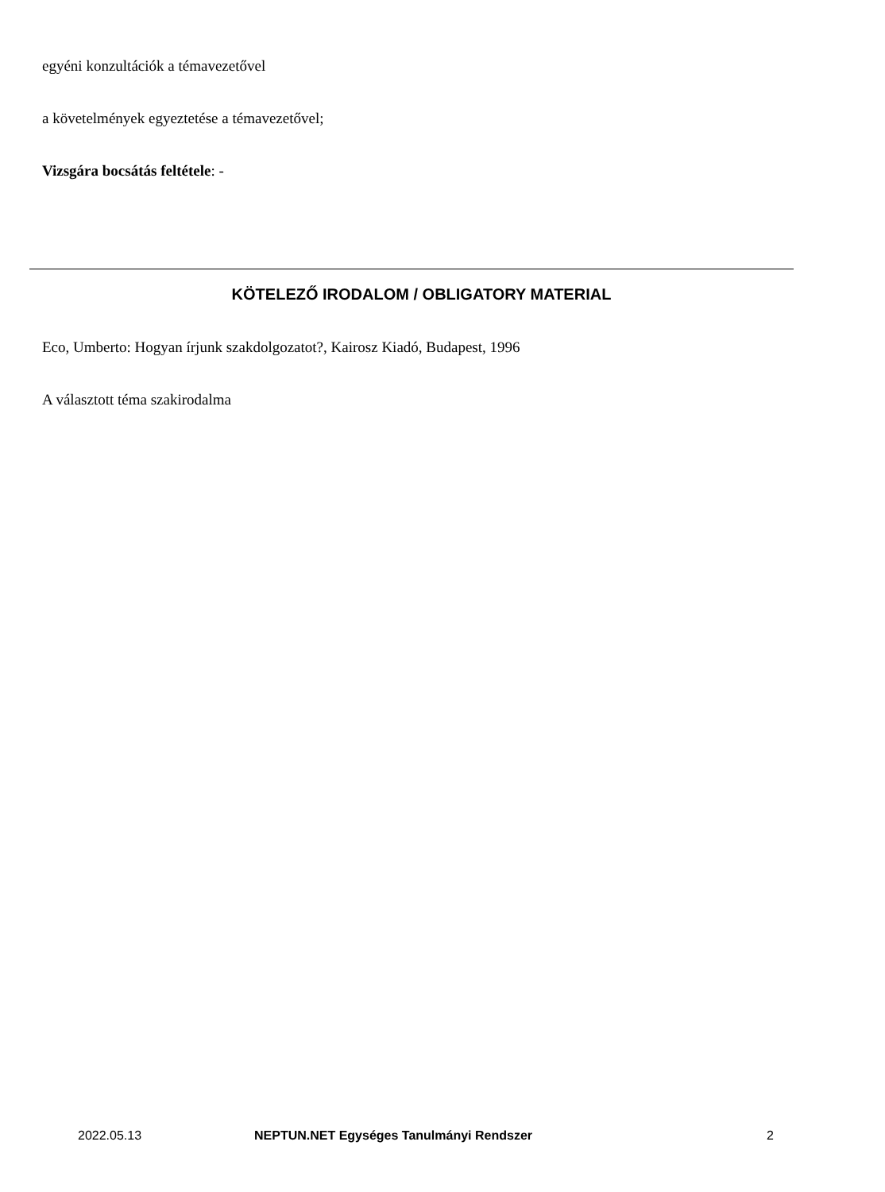egyéni konzultációk a témavezetővel
a követelmények egyeztetése a témavezetővel;
Vizsgára bocsátás feltétele: -
KÖTELEZŐ IRODALOM / OBLIGATORY MATERIAL
Eco, Umberto: Hogyan írjunk szakdolgozatot?, Kairosz Kiadó, Budapest, 1996
A választott téma szakirodalma
2022.05.13 NEPTUN.NET Egységes Tanulmányi Rendszer 2